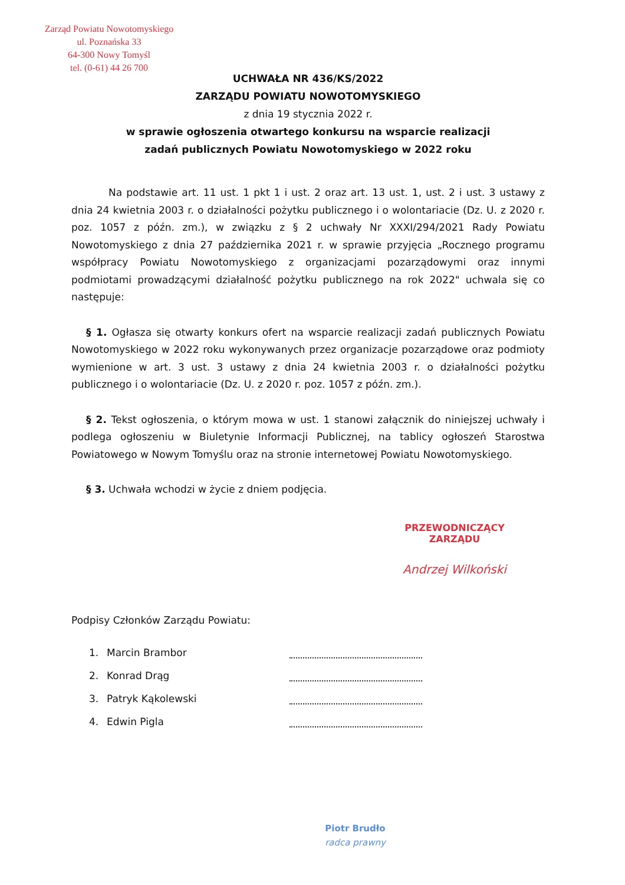Zarząd Powiatu Nowotomyskiego
ul. Poznańska 33
64-300 Nowy Tomyśl
tel. (0-61) 44 26 700
UCHWAŁA NR 436/KS/2022
ZARZĄDU POWIATU NOWOTOMYSKIEGO
z dnia 19 stycznia 2022 r.
w sprawie ogłoszenia otwartego konkursu na wsparcie realizacji
zadań publicznych Powiatu Nowotomyskiego w 2022 roku
Na podstawie art. 11 ust. 1 pkt 1 i ust. 2 oraz art. 13 ust. 1, ust. 2 i ust. 3 ustawy z dnia 24 kwietnia 2003 r. o działalności pożytku publicznego i o wolontariacie (Dz. U. z 2020 r. poz. 1057 z późn. zm.), w związku z § 2 uchwały Nr XXXI/294/2021 Rady Powiatu Nowotomyskiego z dnia 27 października 2021 r. w sprawie przyjęcia „Rocznego programu współpracy Powiatu Nowotomyskiego z organizacjami pozarządowymi oraz innymi podmiotami prowadzącymi działalność pożytku publicznego na rok 2022" uchwala się co następuje:
§ 1. Ogłasza się otwarty konkurs ofert na wsparcie realizacji zadań publicznych Powiatu Nowotomyskiego w 2022 roku wykonywanych przez organizacje pozarządowe oraz podmioty wymienione w art. 3 ust. 3 ustawy z dnia 24 kwietnia 2003 r. o działalności pożytku publicznego i o wolontariacie (Dz. U. z 2020 r. poz. 1057 z późn. zm.).
§ 2. Tekst ogłoszenia, o którym mowa w ust. 1 stanowi załącznik do niniejszej uchwały i podlega ogłoszeniu w Biuletynie Informacji Publicznej, na tablicy ogłoszeń Starostwa Powiatowego w Nowym Tomyślu oraz na stronie internetowej Powiatu Nowotomyskiego.
§ 3. Uchwała wchodzi w życie z dniem podjęcia.
PRZEWODNICZĄCY ZARZĄDU
Andrzej Wilkoński
Podpisy Członków Zarządu Powiatu:
1. Marcin Brambor
2. Konrad Drąg
3. Patryk Kąkolewski
4. Edwin Pigla
Piotr Brudło
radca prawny